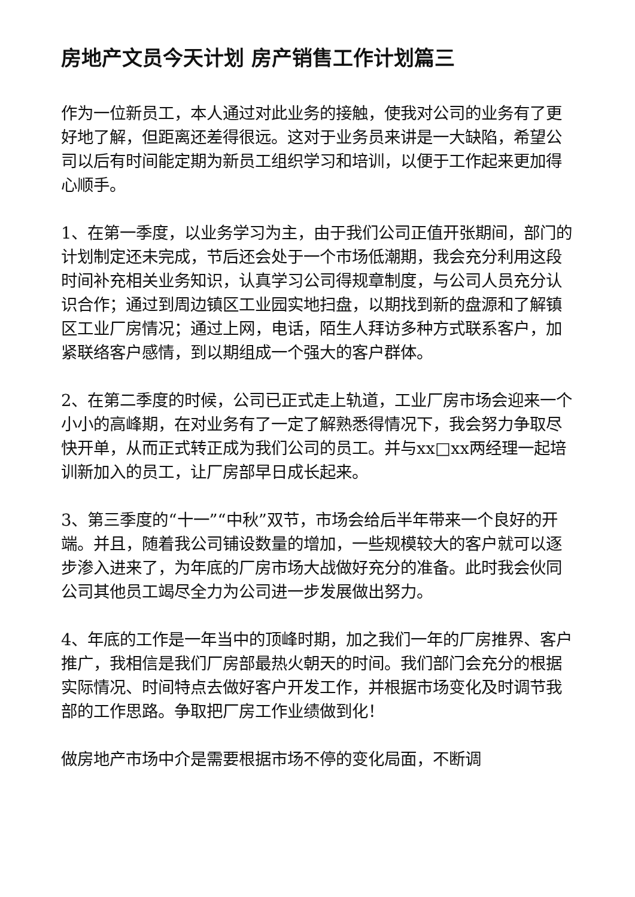房地产文员今天计划 房产销售工作计划篇三
作为一位新员工，本人通过对此业务的接触，使我对公司的业务有了更好地了解，但距离还差得很远。这对于业务员来讲是一大缺陷，希望公司以后有时间能定期为新员工组织学习和培训，以便于工作起来更加得心顺手。
1、在第一季度，以业务学习为主，由于我们公司正值开张期间，部门的计划制定还未完成，节后还会处于一个市场低潮期，我会充分利用这段时间补充相关业务知识，认真学习公司得规章制度，与公司人员充分认识合作；通过到周边镇区工业园实地扫盘，以期找到新的盘源和了解镇区工业厂房情况；通过上网，电话，陌生人拜访多种方式联系客户，加紧联络客户感情，到以期组成一个强大的客户群体。
2、在第二季度的时候，公司已正式走上轨道，工业厂房市场会迎来一个小小的高峰期，在对业务有了一定了解熟悉得情况下，我会努力争取尽快开单，从而正式转正成为我们公司的员工。并与xx□xx两经理一起培训新加入的员工，让厂房部早日成长起来。
3、第三季度的“十一”“中秋”双节，市场会给后半年带来一个良好的开端。并且，随着我公司铺设数量的增加，一些规模较大的客户就可以逐步渗入进来了，为年底的厂房市场大战做好充分的准备。此时我会伙同公司其他员工竭尽全力为公司进一步发展做出努力。
4、年底的工作是一年当中的顶峰时期，加之我们一年的厂房推界、客户推广，我相信是我们厂房部最热火朝天的时间。我们部门会充分的根据实际情况、时间特点去做好客户开发工作，并根据市场变化及时调节我部的工作思路。争取把厂房工作业绩做到化！
做房地产市场中介是需要根据市场不停的变化局面，不断调